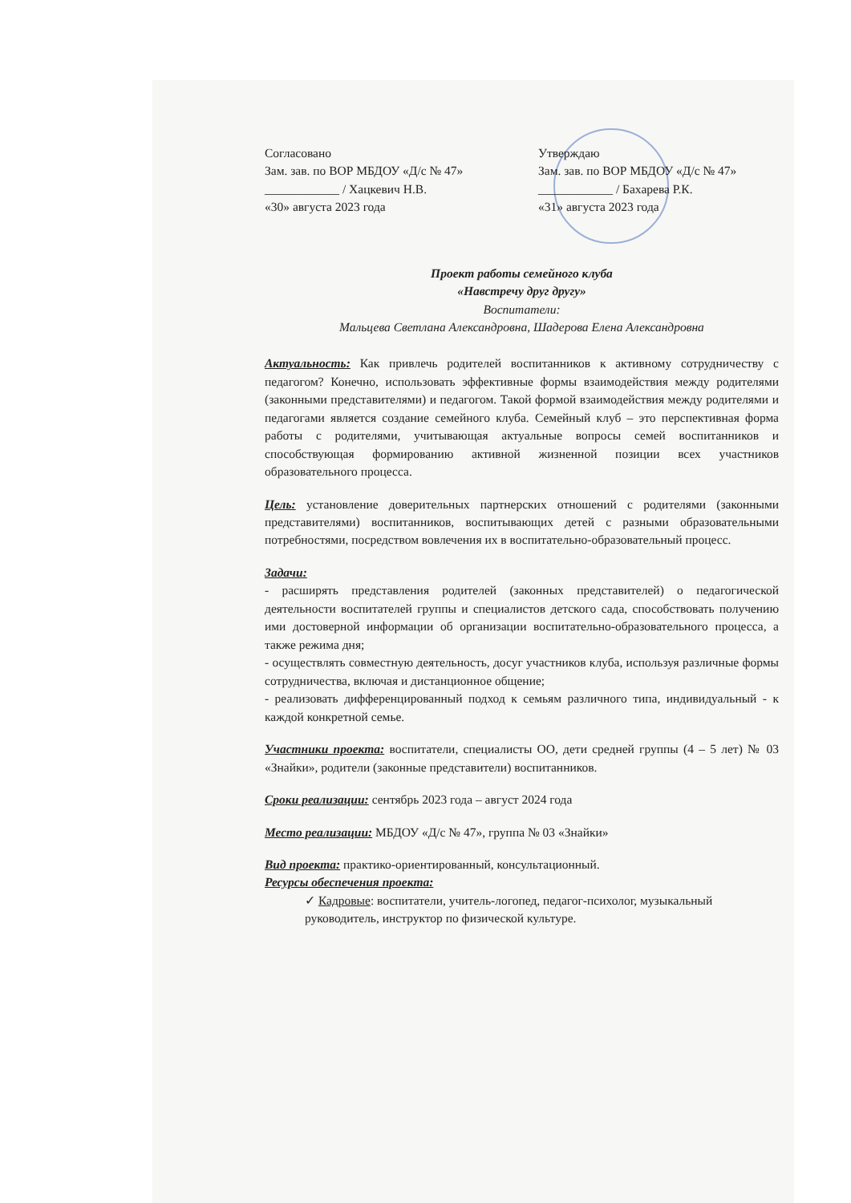Согласовано
Зам. зав. по ВОР МБДОУ «Д/с № 47»
____________ / Хацкевич Н.В.
«30» августа 2023 года
Утверждаю
Зам. зав. по ВОР МБДОУ «Д/с № 47»
____________ / Бахарева Р.К.
«31» августа 2023 года
Проект работы семейного клуба
«Навстречу друг другу»
Воспитатели:
Мальцева Светлана Александровна, Шадерова Елена Александровна
Актуальность: Как привлечь родителей воспитанников к активному сотрудничеству с педагогом? Конечно, использовать эффективные формы взаимодействия между родителями (законными представителями) и педагогом. Такой формой взаимодействия между родителями и педагогами является создание семейного клуба. Семейный клуб – это перспективная форма работы с родителями, учитывающая актуальные вопросы семей воспитанников и способствующая формированию активной жизненной позиции всех участников образовательного процесса.
Цель: установление доверительных партнерских отношений с родителями (законными представителями) воспитанников, воспитывающих детей с разными образовательными потребностями, посредством вовлечения их в воспитательно-образовательный процесс.
Задачи:
- расширять представления родителей (законных представителей) о педагогической деятельности воспитателей группы и специалистов детского сада, способствовать получению ими достоверной информации об организации воспитательно-образовательного процесса, а также режима дня;
- осуществлять совместную деятельность, досуг участников клуба, используя различные формы сотрудничества, включая и дистанционное общение;
- реализовать дифференцированный подход к семьям различного типа, индивидуальный - к каждой конкретной семье.
Участники проекта: воспитатели, специалисты ОО, дети средней группы (4 – 5 лет) № 03 «Знайки», родители (законные представители) воспитанников.
Сроки реализации: сентябрь 2023 года – август 2024 года
Место реализации: МБДОУ «Д/с № 47», группа № 03 «Знайки»
Вид проекта: практико-ориентированный, консультационный.
Ресурсы обеспечения проекта:
✓ Кадровые: воспитатели, учитель-логопед, педагог-психолог, музыкальный руководитель, инструктор по физической культуре.